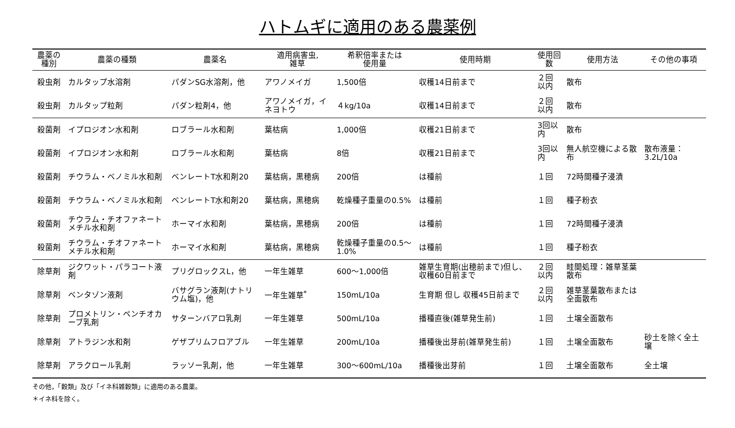ハトムギに適用のある農薬例
| 農薬の種別 | 農薬の種類 | 農薬名 | 適用病害虫, 雑草 | 希釈倍率または 使用量 | 使用時期 | 使用回数 | 使用方法 | その他の事項 |
| --- | --- | --- | --- | --- | --- | --- | --- | --- |
| 殺虫剤 | カルタップ水溶剤 | パダンSG水溶剤，他 | アワノメイガ | 1,500倍 | 収穫14日前まで | ２回以内 | 散布 | |
| 殺虫剤 | カルタップ粒剤 | パダン粒剤4，他 | アワノメイガ，イネヨトウ | ４kg/10a | 収穫14日前まで | ２回以内 | 散布 | |
| 殺菌剤 | イプロジオン水和剤 | ロブラール水和剤 | 葉枯病 | 1,000倍 | 収穫21日前まで | 3回以内 | 散布 | |
| 殺菌剤 | イプロジオン水和剤 | ロブラール水和剤 | 葉枯病 | 8倍 | 収穫21日前まで | 3回以内 | 無人航空機による散布 | 散布液量：3.2L/10a |
| 殺菌剤 | チウラム・ベノミル水和剤 | ベンレートT水和剤20 | 葉枯病，黒穂病 | 200倍 | は種前 | １回 | 72時間種子浸漬 | |
| 殺菌剤 | チウラム・ベノミル水和剤 | ベンレートT水和剤20 | 葉枯病，黒穂病 | 乾燥種子重量の0.5% | は種前 | １回 | 種子粉衣 | |
| 殺菌剤 | チウラム・チオファネートメチル水和剤 | ホーマイ水和剤 | 葉枯病，黒穂病 | 200倍 | は種前 | １回 | 72時間種子浸漬 | |
| 殺菌剤 | チウラム・チオファネートメチル水和剤 | ホーマイ水和剤 | 葉枯病，黒穂病 | 乾燥種子重量の0.5～1.0% | は種前 | １回 | 種子粉衣 | |
| 除草剤 | ジクワット・パラコート液剤 | プリグロックスL，他 | 一年生雑草 | 600～1,000倍 | 雑草生育期(出穂前まで)但し、収穫60日前まで | ２回以内 | 畦間処理：雑草茎葉散布 | |
| 除草剤 | ベンタゾン液剤 | バサグラン液剤(ナトリウム塩)，他 | 一年生雑草<sup>*</sup> | 150mL/10a | 生育期 但し 収穫45日前まで | ２回以内 | 雑草茎葉散布または全面散布 | |
| 除草剤 | プロメトリン・ペンチオカーブ乳剤 | サターンバアロ乳剤 | 一年生雑草 | 500mL/10a | 播種直後(雑草発生前) | １回 | 土壌全面散布 | |
| 除草剤 | アトラジン水和剤 | ゲザプリムフロアブル | 一年生雑草 | 200mL/10a | 播種後出芽前(雑草発生前) | １回 | 土壌全面散布 | 砂土を除く全土壌 |
| 除草剤 | アラクロール乳剤 | ラッソー乳剤，他 | 一年生雑草 | 300～600mL/10a | 播種後出芽前 | １回 | 土壌全面散布 | 全土壌 |
その他，「穀類」及び「イネ科雑穀類」に適用のある農薬。
＊イネ科を除く。